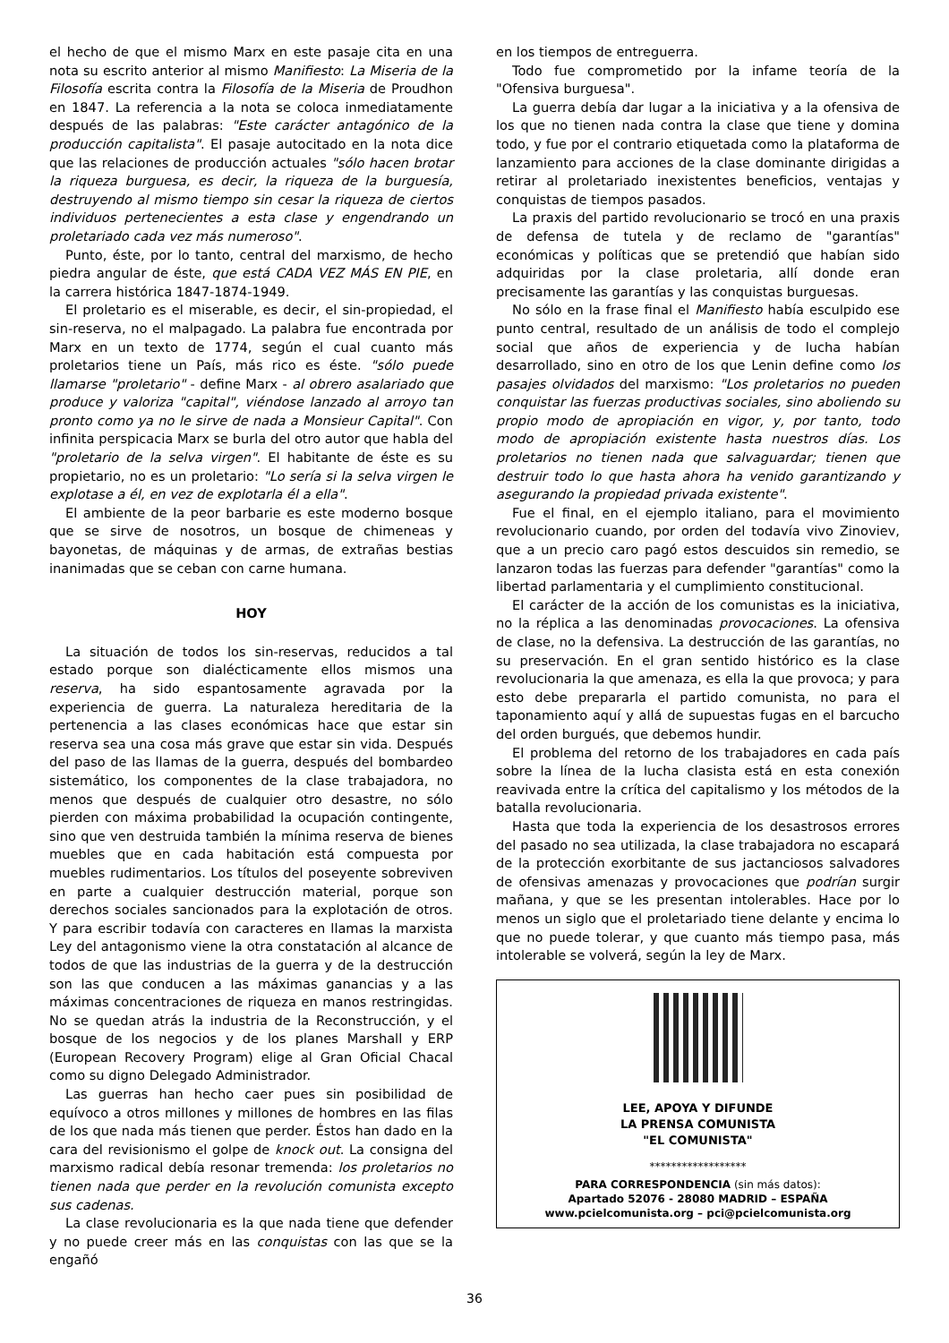el hecho de que el mismo Marx en este pasaje cita en una nota su escrito anterior al mismo Manifiesto: La Miseria de la Filosofía escrita contra la Filosofía de la Miseria de Proudhon en 1847. La referencia a la nota se coloca inmediatamente después de las palabras: "Este carácter antagónico de la producción capitalista". El pasaje autocitado en la nota dice que las relaciones de producción actuales "sólo hacen brotar la riqueza burguesa, es decir, la riqueza de la burguesía, destruyendo al mismo tiempo sin cesar la riqueza de ciertos individuos pertenecientes a esta clase y engendrando un proletariado cada vez más numeroso".
Punto, éste, por lo tanto, central del marxismo, de hecho piedra angular de éste, que está CADA VEZ MÁS EN PIE, en la carrera histórica 1847-1874-1949.
El proletario es el miserable, es decir, el sin-propiedad, el sin-reserva, no el malpagado. La palabra fue encontrada por Marx en un texto de 1774, según el cual cuanto más proletarios tiene un País, más rico es éste. "sólo puede llamarse "proletario" - define Marx - al obrero asalariado que produce y valoriza "capital", viéndose lanzado al arroyo tan pronto como ya no le sirve de nada a Monsieur Capital". Con infinita perspicacia Marx se burla del otro autor que habla del "proletario de la selva virgen". El habitante de éste es su propietario, no es un proletario: "Lo sería si la selva virgen le explotase a él, en vez de explotarla él a ella".
El ambiente de la peor barbarie es este moderno bosque que se sirve de nosotros, un bosque de chimeneas y bayonetas, de máquinas y de armas, de extrañas bestias inanimadas que se ceban con carne humana.
HOY
La situación de todos los sin-reservas, reducidos a tal estado porque son dialécticamente ellos mismos una reserva, ha sido espantosamente agravada por la experiencia de guerra. La naturaleza hereditaria de la pertenencia a las clases económicas hace que estar sin reserva sea una cosa más grave que estar sin vida. Después del paso de las llamas de la guerra, después del bombardeo sistemático, los componentes de la clase trabajadora, no menos que después de cualquier otro desastre, no sólo pierden con máxima probabilidad la ocupación contingente, sino que ven destruida también la mínima reserva de bienes muebles que en cada habitación está compuesta por muebles rudimentarios. Los títulos del poseyente sobreviven en parte a cualquier destrucción material, porque son derechos sociales sancionados para la explotación de otros. Y para escribir todavía con caracteres en llamas la marxista Ley del antagonismo viene la otra constatación al alcance de todos de que las industrias de la guerra y de la destrucción son las que conducen a las máximas ganancias y a las máximas concentraciones de riqueza en manos restringidas. No se quedan atrás la industria de la Reconstrucción, y el bosque de los negocios y de los planes Marshall y ERP (European Recovery Program) elige al Gran Oficial Chacal como su digno Delegado Administrador.
Las guerras han hecho caer pues sin posibilidad de equívoco a otros millones y millones de hombres en las filas de los que nada más tienen que perder. Éstos han dado en la cara del revisionismo el golpe de knock out. La consigna del marxismo radical debía resonar tremenda: los proletarios no tienen nada que perder en la revolución comunista excepto sus cadenas.
La clase revolucionaria es la que nada tiene que defender y no puede creer más en las conquistas con las que se la engañó
en los tiempos de entreguerra.
Todo fue comprometido por la infame teoría de la "Ofensiva burguesa".
La guerra debía dar lugar a la iniciativa y a la ofensiva de los que no tienen nada contra la clase que tiene y domina todo, y fue por el contrario etiquetada como la plataforma de lanzamiento para acciones de la clase dominante dirigidas a retirar al proletariado inexistentes beneficios, ventajas y conquistas de tiempos pasados.
La praxis del partido revolucionario se trocó en una praxis de defensa de tutela y de reclamo de "garantías" económicas y políticas que se pretendió que habían sido adquiridas por la clase proletaria, allí donde eran precisamente las garantías y las conquistas burguesas.
No sólo en la frase final el Manifiesto había esculpido ese punto central, resultado de un análisis de todo el complejo social que años de experiencia y de lucha habían desarrollado, sino en otro de los que Lenin define como los pasajes olvidados del marxismo: "Los proletarios no pueden conquistar las fuerzas productivas sociales, sino aboliendo su propio modo de apropiación en vigor, y, por tanto, todo modo de apropiación existente hasta nuestros días. Los proletarios no tienen nada que salvaguardar; tienen que destruir todo lo que hasta ahora ha venido garantizando y asegurando la propiedad privada existente".
Fue el final, en el ejemplo italiano, para el movimiento revolucionario cuando, por orden del todavía vivo Zinoviev, que a un precio caro pagó estos descuidos sin remedio, se lanzaron todas las fuerzas para defender "garantías" como la libertad parlamentaria y el cumplimiento constitucional.
El carácter de la acción de los comunistas es la iniciativa, no la réplica a las denominadas provocaciones. La ofensiva de clase, no la defensiva. La destrucción de las garantías, no su preservación. En el gran sentido histórico es la clase revolucionaria la que amenaza, es ella la que provoca; y para esto debe prepararla el partido comunista, no para el taponamiento aquí y allá de supuestas fugas en el barcucho del orden burgués, que debemos hundir.
El problema del retorno de los trabajadores en cada país sobre la línea de la lucha clasista está en esta conexión reavivada entre la crítica del capitalismo y los métodos de la batalla revolucionaria.
Hasta que toda la experiencia de los desastrosos errores del pasado no sea utilizada, la clase trabajadora no escapará de la protección exorbitante de sus jactanciosos salvadores de ofensivas amenazas y provocaciones que podrían surgir mañana, y que se les presentan intolerables. Hace por lo menos un siglo que el proletariado tiene delante y encima lo que no puede tolerar, y que cuanto más tiempo pasa, más intolerable se volverá, según la ley de Marx.
LEE, APOYA Y DIFUNDE
LA PRENSA COMUNISTA
"EL COMUNISTA"
******************
PARA CORRESPONDENCIA (sin más datos):
Apartado 52076 - 28080 MADRID – ESPAÑA
www.pcielcomunista.org – pci@pcielcomunista.org
36